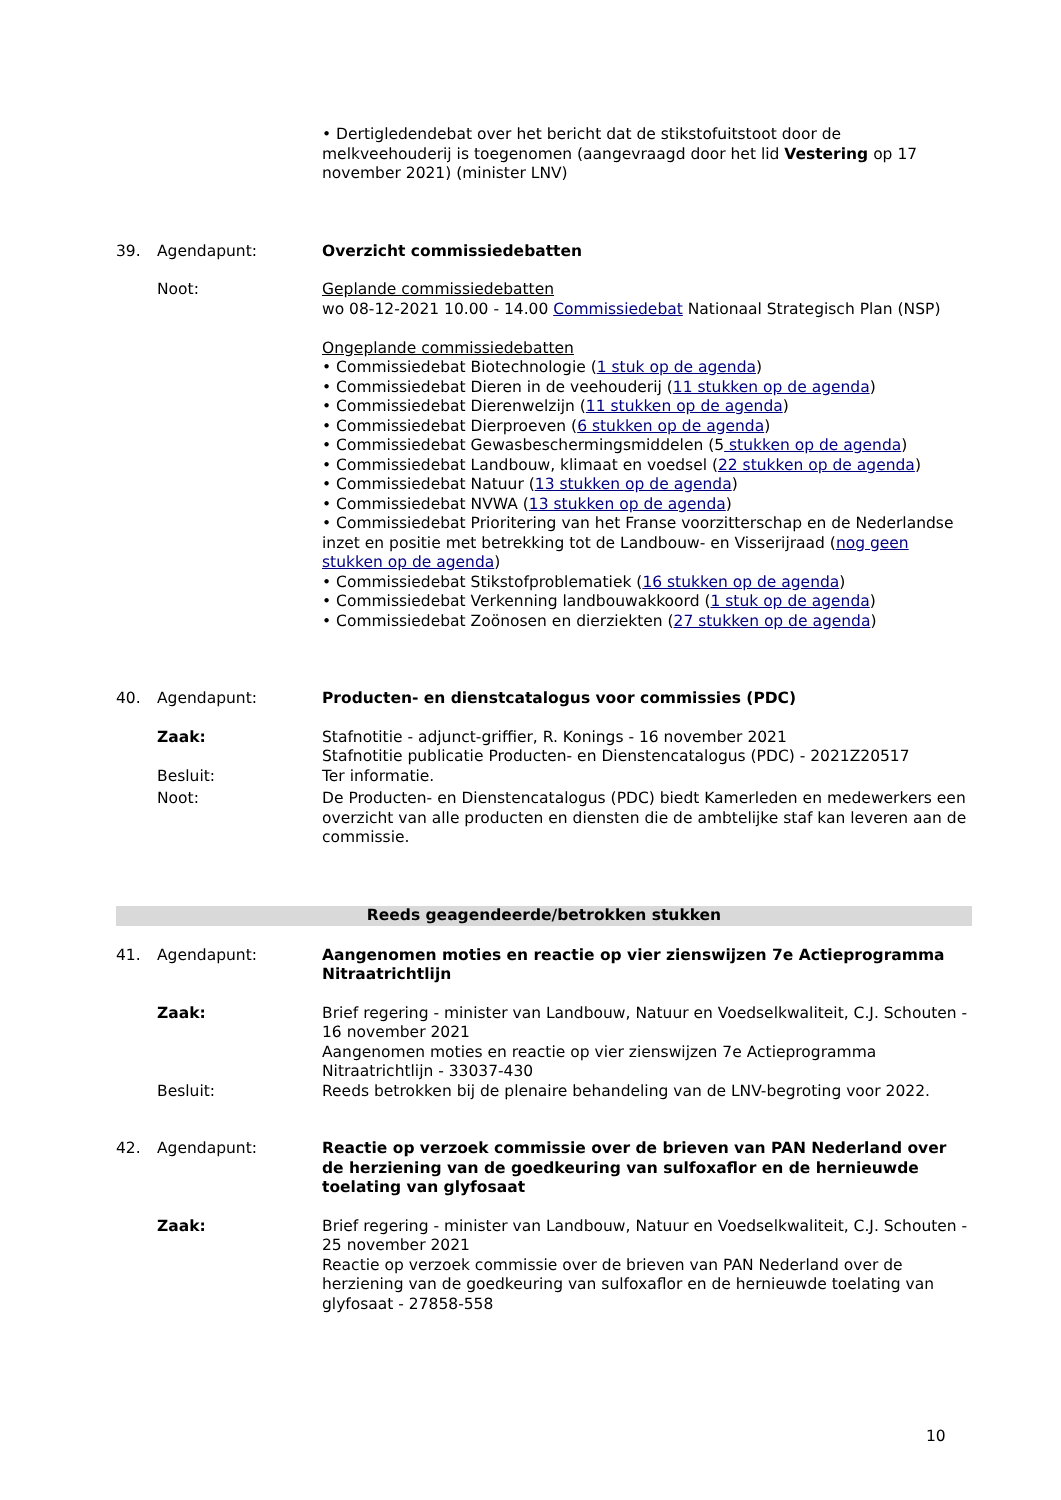• Dertigledendebat over het bericht dat de stikstofuitstoot door de melkveehouderij is toegenomen (aangevraagd door het lid Vestering op 17 november 2021) (minister LNV)
39. Agendapunt: Overzicht commissiedebatten
Noot: Geplande commissiedebatten
wo 08-12-2021 10.00 - 14.00 Commissiedebat Nationaal Strategisch Plan (NSP)
Ongeplande commissiedebatten
• Commissiedebat Biotechnologie (1 stuk op de agenda)
• Commissiedebat Dieren in de veehouderij (11 stukken op de agenda)
• Commissiedebat Dierenwelzijn (11 stukken op de agenda)
• Commissiedebat Dierproeven (6 stukken op de agenda)
• Commissiedebat Gewasbeschermingsmiddelen (5 stukken op de agenda)
• Commissiedebat Landbouw, klimaat en voedsel (22 stukken op de agenda)
• Commissiedebat Natuur (13 stukken op de agenda)
• Commissiedebat NVWA (13 stukken op de agenda)
• Commissiedebat Prioritering van het Franse voorzitterschap en de Nederlandse inzet en positie met betrekking tot de Landbouw- en Visserijraad (nog geen stukken op de agenda)
• Commissiedebat Stikstofproblematiek (16 stukken op de agenda)
• Commissiedebat Verkenning landbouwakkoord (1 stuk op de agenda)
• Commissiedebat Zoönosen en dierziekten (27 stukken op de agenda)
40. Agendapunt: Producten- en dienstcatalogus voor commissies (PDC)
Zaak: Stafnotitie - adjunct-griffier, R. Konings - 16 november 2021
Stafnotitie publicatie Producten- en Dienstencatalogus (PDC) - 2021Z20517
Besluit: Ter informatie.
Noot: De Producten- en Dienstencatalogus (PDC) biedt Kamerleden en medewerkers een overzicht van alle producten en diensten die de ambtelijke staf kan leveren aan de commissie.
Reeds geagendeerde/betrokken stukken
41. Agendapunt: Aangenomen moties en reactie op vier zienswijzen 7e Actieprogramma Nitraatrichtlijn
Zaak: Brief regering - minister van Landbouw, Natuur en Voedselkwaliteit, C.J. Schouten - 16 november 2021
Aangenomen moties en reactie op vier zienswijzen 7e Actieprogramma Nitraatrichtlijn - 33037-430
Besluit: Reeds betrokken bij de plenaire behandeling van de LNV-begroting voor 2022.
42. Agendapunt: Reactie op verzoek commissie over de brieven van PAN Nederland over de herziening van de goedkeuring van sulfoxaflor en de hernieuwde toelating van glyfosaat
Zaak: Brief regering - minister van Landbouw, Natuur en Voedselkwaliteit, C.J. Schouten - 25 november 2021
Reactie op verzoek commissie over de brieven van PAN Nederland over de herziening van de goedkeuring van sulfoxaflor en de hernieuwde toelating van glyfosaat - 27858-558
10